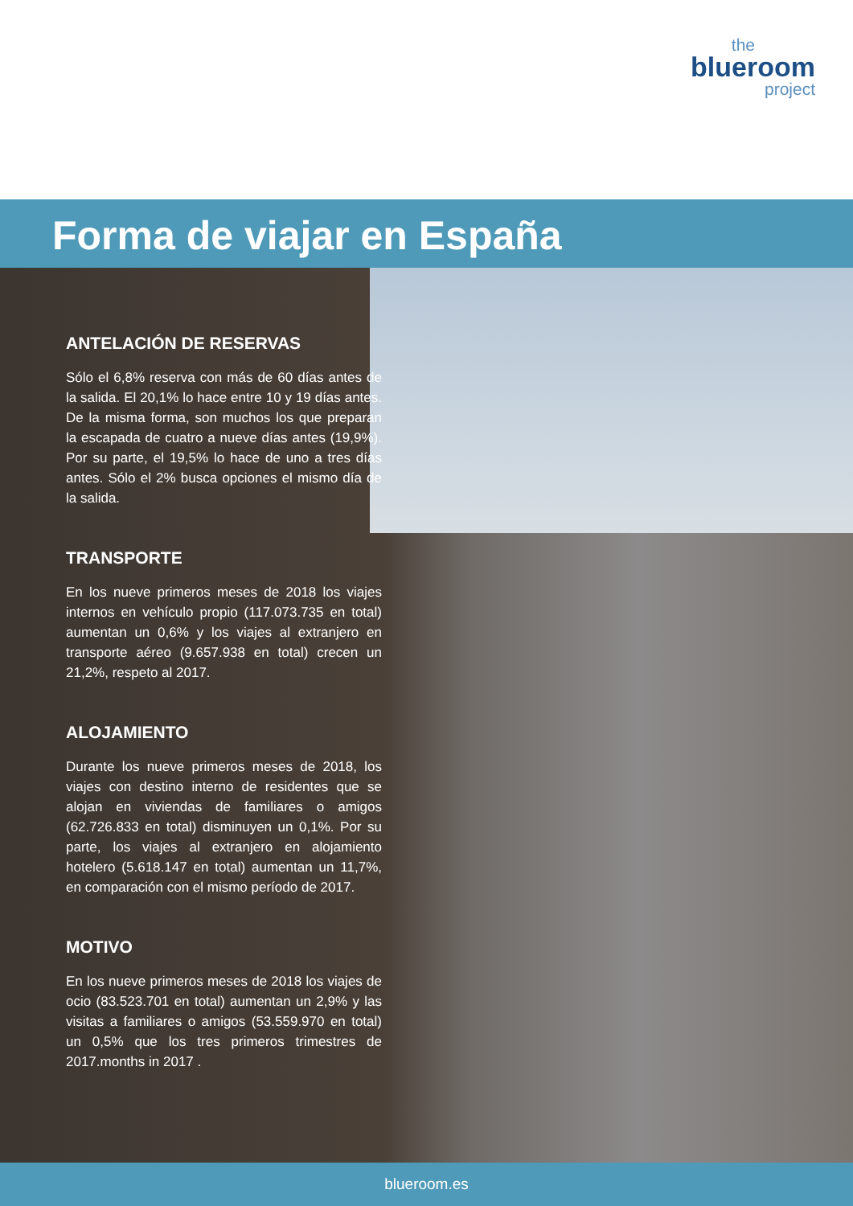the
blueroom
project
Forma de viajar en España
ANTELACIÓN DE RESERVAS
Sólo el 6,8% reserva con más de 60 días antes de la salida. El 20,1% lo hace entre 10 y 19 días antes. De la misma forma, son muchos los que preparan la escapada de cuatro a nueve días antes (19,9%). Por su parte, el 19,5% lo hace de uno a tres días antes. Sólo el 2% busca opciones el mismo día de la salida.
TRANSPORTE
En los nueve primeros meses de 2018 los viajes internos en vehículo propio (117.073.735 en total) aumentan un 0,6% y los viajes al extranjero en transporte aéreo (9.657.938 en total) crecen un 21,2%, respeto al 2017.
ALOJAMIENTO
Durante los nueve primeros meses de 2018, los viajes con destino interno de residentes que se alojan en viviendas de familiares o amigos (62.726.833 en total) disminuyen un 0,1%. Por su parte, los viajes al extranjero en alojamiento hotelero (5.618.147 en total) aumentan un 11,7%, en comparación con el mismo período de 2017.
MOTIVO
En los nueve primeros meses de 2018 los viajes de ocio (83.523.701 en total) aumentan un 2,9% y las visitas a familiares o amigos (53.559.970 en total) un 0,5% que los tres primeros trimestres de 2017.months in 2017 .
blueroom.es